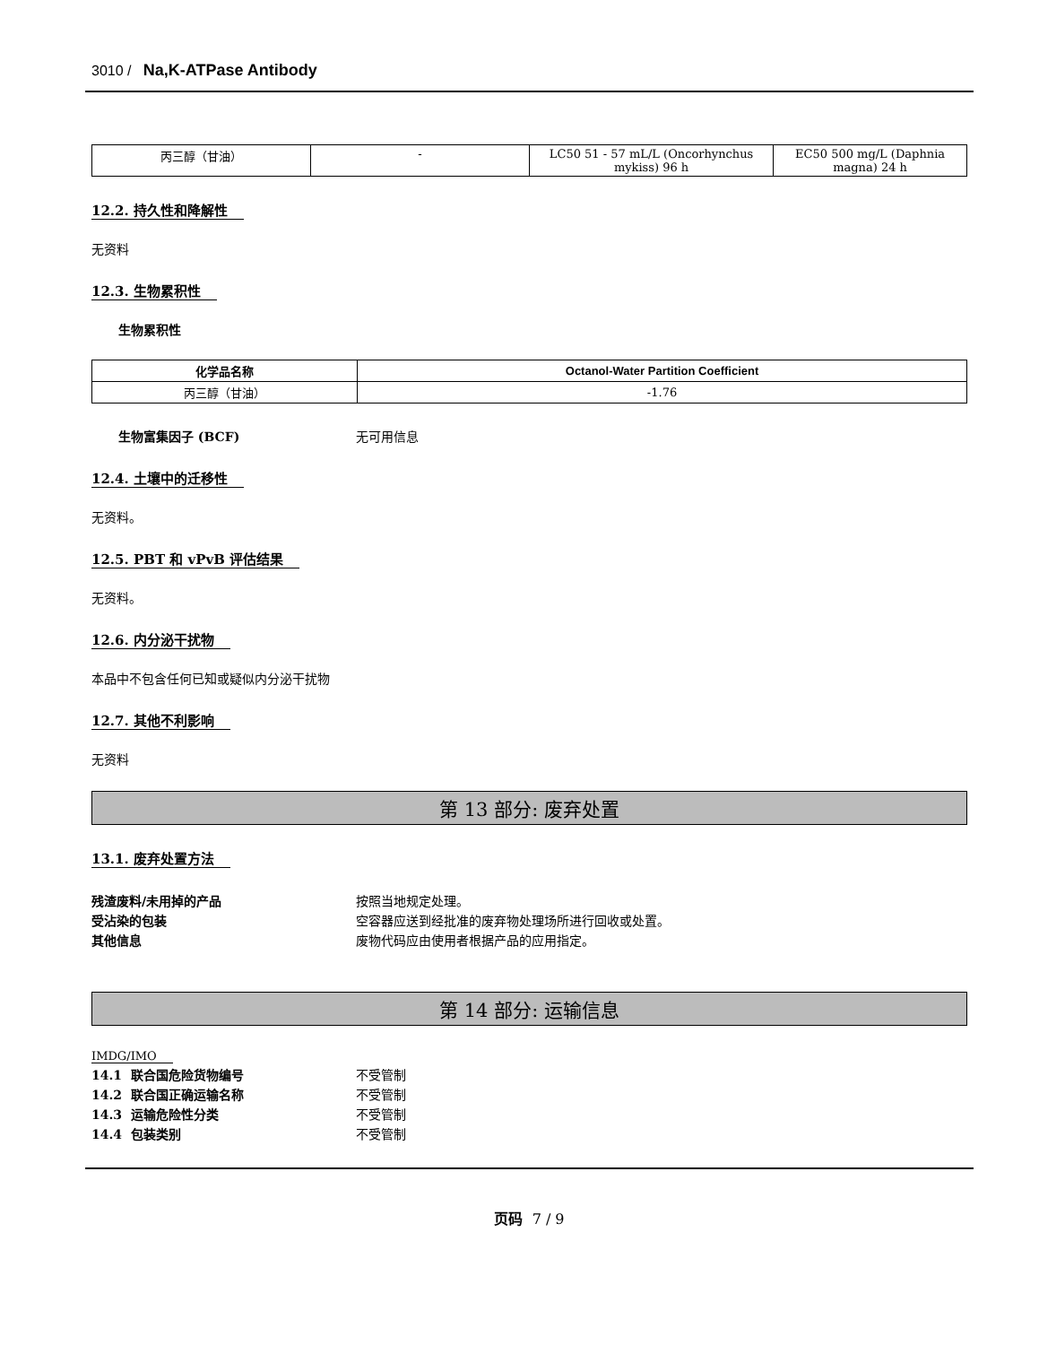3010 / Na,K-ATPase Antibody
| 丙三醇（甘油） | - | LC50 51 - 57 mL/L (Oncorhynchus mykiss) 96 h | EC50 500 mg/L (Daphnia magna) 24 h |
12.2. 持久性和降解性
无资料
12.3. 生物累积性
生物累积性
| 化学品名称 | Octanol-Water Partition Coefficient |
| --- | --- |
| 丙三醇（甘油） | -1.76 |
生物富集因子 (BCF) 无可用信息
12.4. 土壤中的迁移性
无资料。
12.5. PBT 和 vPvB 评估结果
无资料。
12.6. 内分泌干扰物
本品中不包含任何已知或疑似内分泌干扰物
12.7. 其他不利影响
无资料
第 13 部分: 废弃处置
13.1. 废弃处置方法
残渣废料/未用掉的产品 按照当地规定处理。
受沾染的包装 空容器应送到经批准的废弃物处理场所进行回收或处置。
其他信息 废物代码应由使用者根据产品的应用指定。
第 14 部分: 运输信息
IMDG/IMO
14.1 联合国危险货物编号 不受管制
14.2 联合国正确运输名称 不受管制
14.3 运输危险性分类 不受管制
14.4 包装类别 不受管制
页码 7 / 9